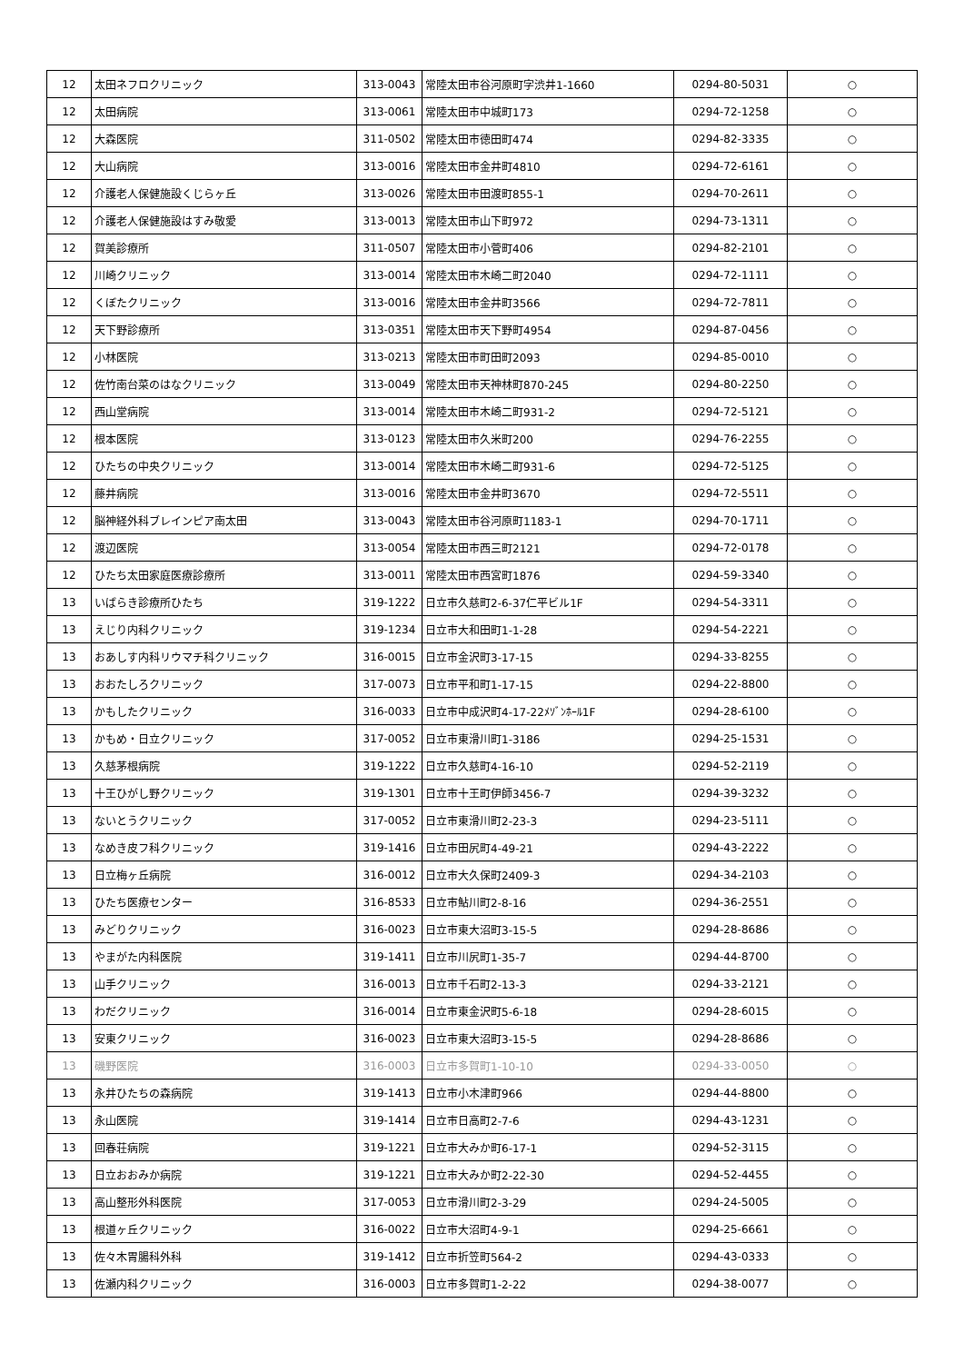| 12 | 太田ネフロクリニック | 313-0043 | 常陸太田市谷河原町字渋井1-1660 | 0294-80-5031 | ○ |
| 12 | 太田病院 | 313-0061 | 常陸太田市中城町173 | 0294-72-1258 | ○ |
| 12 | 大森医院 | 311-0502 | 常陸太田市徳田町474 | 0294-82-3335 | ○ |
| 12 | 大山病院 | 313-0016 | 常陸太田市金井町4810 | 0294-72-6161 | ○ |
| 12 | 介護老人保健施設くじらヶ丘 | 313-0026 | 常陸太田市田渡町855-1 | 0294-70-2611 | ○ |
| 12 | 介護老人保健施設はすみ敬愛 | 313-0013 | 常陸太田市山下町972 | 0294-73-1311 | ○ |
| 12 | 賀美診療所 | 311-0507 | 常陸太田市小菅町406 | 0294-82-2101 | ○ |
| 12 | 川崎クリニック | 313-0014 | 常陸太田市木崎二町2040 | 0294-72-1111 | ○ |
| 12 | くぼたクリニック | 313-0016 | 常陸太田市金井町3566 | 0294-72-7811 | ○ |
| 12 | 天下野診療所 | 313-0351 | 常陸太田市天下野町4954 | 0294-87-0456 | ○ |
| 12 | 小林医院 | 313-0213 | 常陸太田市町田町2093 | 0294-85-0010 | ○ |
| 12 | 佐竹南台菜のはなクリニック | 313-0049 | 常陸太田市天神林町870-245 | 0294-80-2250 | ○ |
| 12 | 西山堂病院 | 313-0014 | 常陸太田市木崎二町931-2 | 0294-72-5121 | ○ |
| 12 | 根本医院 | 313-0123 | 常陸太田市久米町200 | 0294-76-2255 | ○ |
| 12 | ひたちの中央クリニック | 313-0014 | 常陸太田市木崎二町931-6 | 0294-72-5125 | ○ |
| 12 | 藤井病院 | 313-0016 | 常陸太田市金井町3670 | 0294-72-5511 | ○ |
| 12 | 脳神経外科ブレインピア南太田 | 313-0043 | 常陸太田市谷河原町1183-1 | 0294-70-1711 | ○ |
| 12 | 渡辺医院 | 313-0054 | 常陸太田市西三町2121 | 0294-72-0178 | ○ |
| 12 | ひたち太田家庭医療診療所 | 313-0011 | 常陸太田市西宮町1876 | 0294-59-3340 | ○ |
| 13 | いばらき診療所ひたち | 319-1222 | 日立市久慈町2-6-37仁平ビル1F | 0294-54-3311 | ○ |
| 13 | えじり内科クリニック | 319-1234 | 日立市大和田町1-1-28 | 0294-54-2221 | ○ |
| 13 | おあしす内科リウマチ科クリニック | 316-0015 | 日立市金沢町3-17-15 | 0294-33-8255 | ○ |
| 13 | おおたしろクリニック | 317-0073 | 日立市平和町1-17-15 | 0294-22-8800 | ○ |
| 13 | かもしたクリニック | 316-0033 | 日立市中成沢町4-17-22ﾒｿﾞﾝﾎｰﾙ1F | 0294-28-6100 | ○ |
| 13 | かもめ・日立クリニック | 317-0052 | 日立市東滑川町1-3186 | 0294-25-1531 | ○ |
| 13 | 久慈茅根病院 | 319-1222 | 日立市久慈町4-16-10 | 0294-52-2119 | ○ |
| 13 | 十王ひがし野クリニック | 319-1301 | 日立市十王町伊師3456-7 | 0294-39-3232 | ○ |
| 13 | ないとうクリニック | 317-0052 | 日立市東滑川町2-23-3 | 0294-23-5111 | ○ |
| 13 | なめき皮フ科クリニック | 319-1416 | 日立市田尻町4-49-21 | 0294-43-2222 | ○ |
| 13 | 日立梅ヶ丘病院 | 316-0012 | 日立市大久保町2409-3 | 0294-34-2103 | ○ |
| 13 | ひたち医療センター | 316-8533 | 日立市鮎川町2-8-16 | 0294-36-2551 | ○ |
| 13 | みどりクリニック | 316-0023 | 日立市東大沼町3-15-5 | 0294-28-8686 | ○ |
| 13 | やまがた内科医院 | 319-1411 | 日立市川尻町1-35-7 | 0294-44-8700 | ○ |
| 13 | 山手クリニック | 316-0013 | 日立市千石町2-13-3 | 0294-33-2121 | ○ |
| 13 | わだクリニック | 316-0014 | 日立市東金沢町5-6-18 | 0294-28-6015 | ○ |
| 13 | 安東クリニック | 316-0023 | 日立市東大沼町3-15-5 | 0294-28-8686 | ○ |
| 13 | 磯野医院 | 316-0003 | 日立市多賀町1-10-10 | 0294-33-0050 | ○ |
| 13 | 永井ひたちの森病院 | 319-1413 | 日立市小木津町966 | 0294-44-8800 | ○ |
| 13 | 永山医院 | 319-1414 | 日立市日高町2-7-6 | 0294-43-1231 | ○ |
| 13 | 回春荘病院 | 319-1221 | 日立市大みか町6-17-1 | 0294-52-3115 | ○ |
| 13 | 日立おおみか病院 | 319-1221 | 日立市大みか町2-22-30 | 0294-52-4455 | ○ |
| 13 | 高山整形外科医院 | 317-0053 | 日立市滑川町2-3-29 | 0294-24-5005 | ○ |
| 13 | 根道ヶ丘クリニック | 316-0022 | 日立市大沼町4-9-1 | 0294-25-6661 | ○ |
| 13 | 佐々木胃腸科外科 | 319-1412 | 日立市折笠町564-2 | 0294-43-0333 | ○ |
| 13 | 佐瀬内科クリニック | 316-0003 | 日立市多賀町1-2-22 | 0294-38-0077 | ○ |